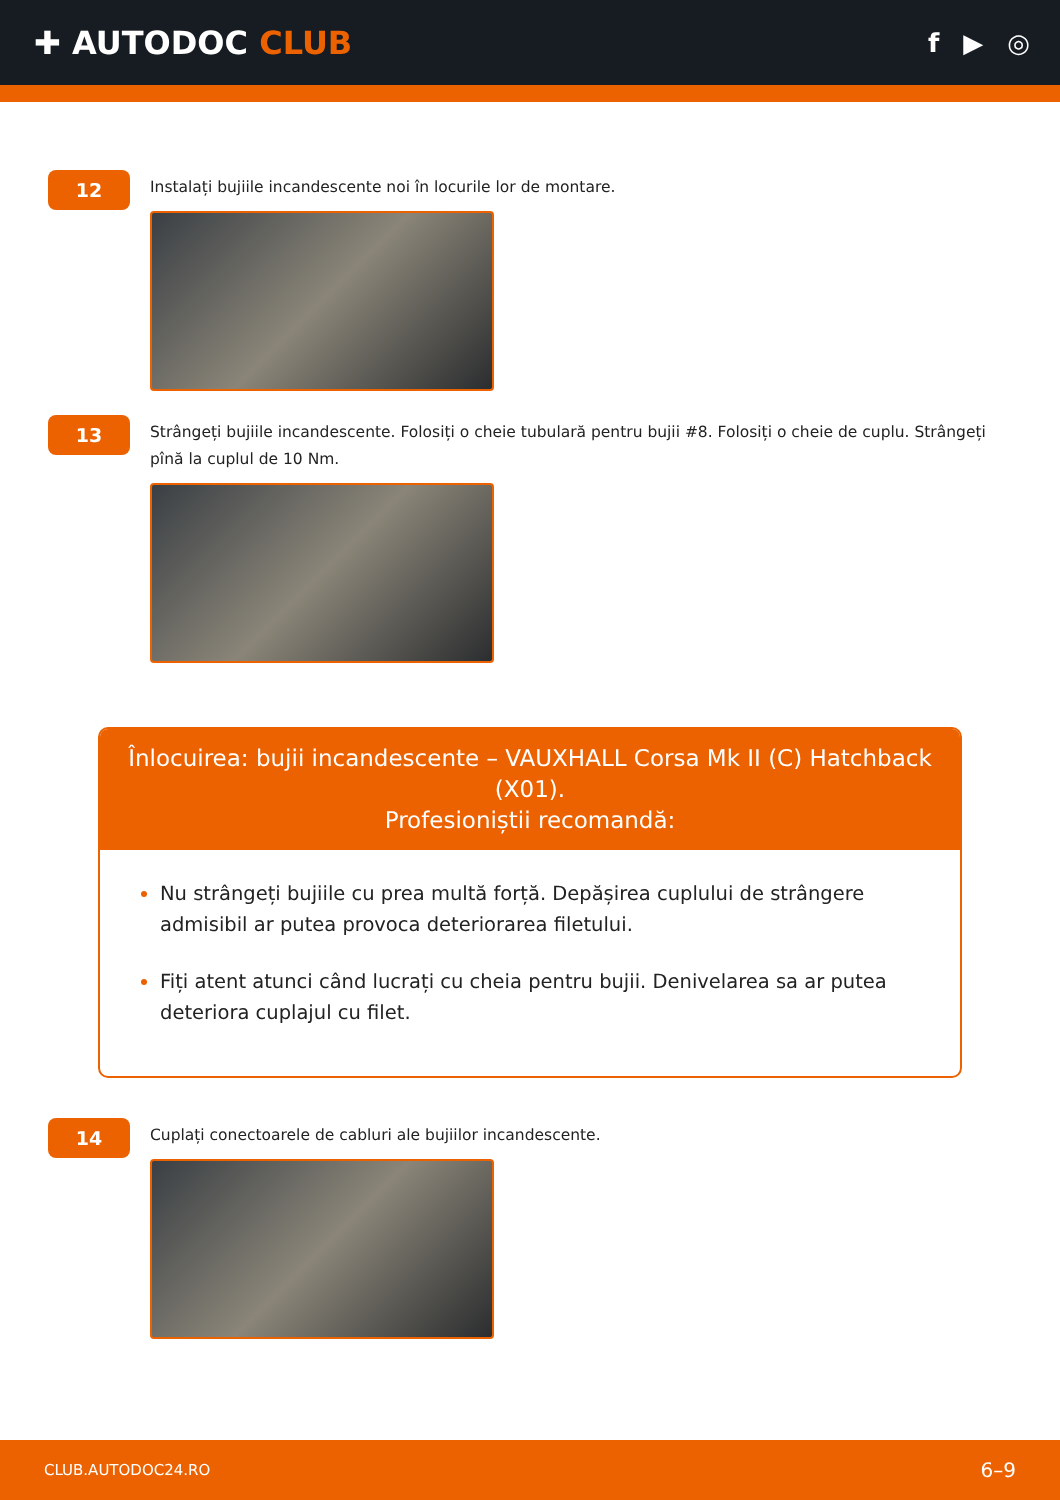✚ AUTODOC CLUB
f ▶ ◎
12
Instalați bujiile incandescente noi în locurile lor de montare.
13
Strângeți bujiile incandescente. Folosiți o cheie tubulară pentru bujii #8. Folosiți o cheie de cuplu. Strângeți pînă la cuplul de 10 Nm.
Înlocuirea: bujii incandescente – VAUXHALL Corsa Mk II (C) Hatchback (X01).
Profesioniștii recomandă:
Nu strângeți bujiile cu prea multă forță. Depășirea cuplului de strângere admisibil ar putea provoca deteriorarea filetului.
Fiți atent atunci când lucrați cu cheia pentru bujii. Denivelarea sa ar putea deteriora cuplajul cu filet.
14
Cuplați conectoarele de cabluri ale bujiilor incandescente.
CLUB.AUTODOC24.RO 6–9